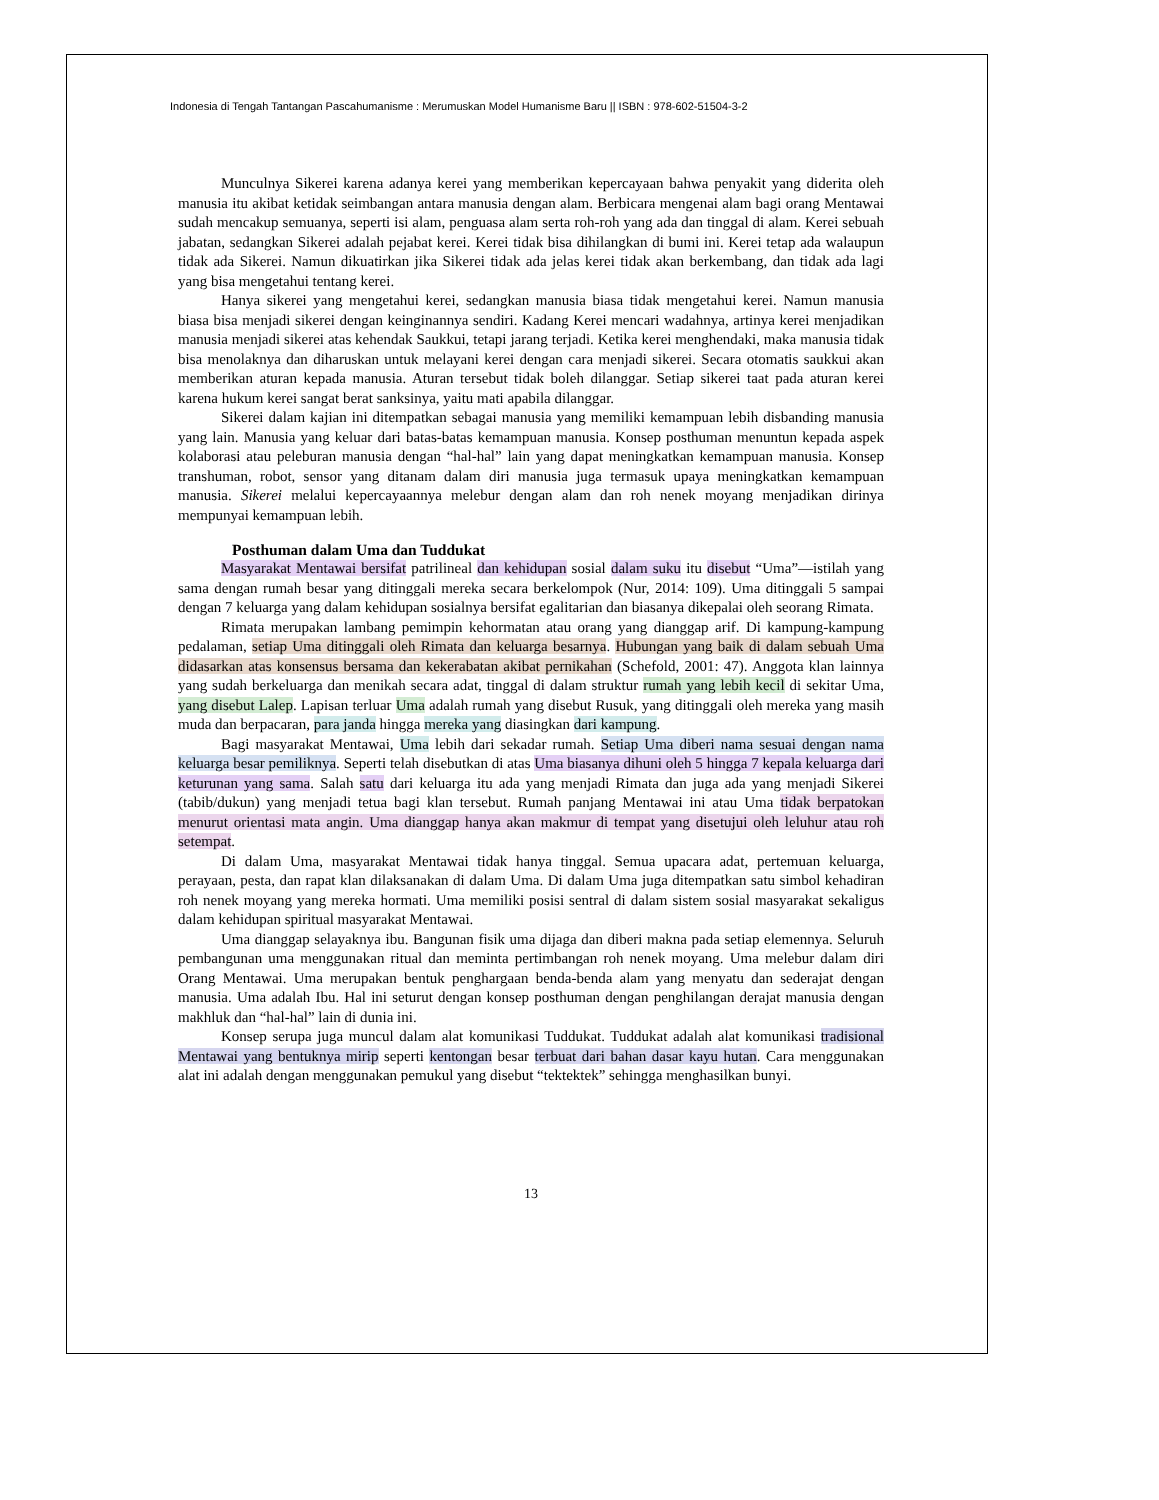Indonesia di Tengah Tantangan Pascahumanisme : Merumuskan Model Humanisme Baru || ISBN : 978-602-51504-3-2
Munculnya Sikerei karena adanya kerei yang memberikan kepercayaan bahwa penyakit yang diderita oleh manusia itu akibat ketidak seimbangan antara manusia dengan alam. Berbicara mengenai alam bagi orang Mentawai sudah mencakup semuanya, seperti isi alam, penguasa alam serta roh-roh yang ada dan tinggal di alam. Kerei sebuah jabatan, sedangkan Sikerei adalah pejabat kerei. Kerei tidak bisa dihilangkan di bumi ini. Kerei tetap ada walaupun tidak ada Sikerei. Namun dikuatirkan jika Sikerei tidak ada jelas kerei tidak akan berkembang, dan tidak ada lagi yang bisa mengetahui tentang kerei.
Hanya sikerei yang mengetahui kerei, sedangkan manusia biasa tidak mengetahui kerei. Namun manusia biasa bisa menjadi sikerei dengan keinginannya sendiri. Kadang Kerei mencari wadahnya, artinya kerei menjadikan manusia menjadi sikerei atas kehendak Saukkui, tetapi jarang terjadi. Ketika kerei menghendaki, maka manusia tidak bisa menolaknya dan diharuskan untuk melayani kerei dengan cara menjadi sikerei. Secara otomatis saukkui akan memberikan aturan kepada manusia. Aturan tersebut tidak boleh dilanggar. Setiap sikerei taat pada aturan kerei karena hukum kerei sangat berat sanksinya, yaitu mati apabila dilanggar.
Sikerei dalam kajian ini ditempatkan sebagai manusia yang memiliki kemampuan lebih disbanding manusia yang lain. Manusia yang keluar dari batas-batas kemampuan manusia. Konsep posthuman menuntun kepada aspek kolaborasi atau peleburan manusia dengan “hal-hal” lain yang dapat meningkatkan kemampuan manusia. Konsep transhuman, robot, sensor yang ditanam dalam diri manusia juga termasuk upaya meningkatkan kemampuan manusia. Sikerei melalui kepercayaannya melebur dengan alam dan roh nenek moyang menjadikan dirinya mempunyai kemampuan lebih.
Posthuman dalam Uma dan Tuddukat
Masyarakat Mentawai bersifat patrilineal dan kehidupan sosial dalam suku itu disebut “Uma”—istilah yang sama dengan rumah besar yang ditinggali mereka secara berkelompok (Nur, 2014: 109). Uma ditinggali 5 sampai dengan 7 keluarga yang dalam kehidupan sosialnya bersifat egalitarian dan biasanya dikepalai oleh seorang Rimata.
Rimata merupakan lambang pemimpin kehormatan atau orang yang dianggap arif. Di kampung-kampung pedalaman, setiap Uma ditinggali oleh Rimata dan keluarga besarnya. Hubungan yang baik di dalam sebuah Uma didasarkan atas konsensus bersama dan kekerabatan akibat pernikahan (Schefold, 2001: 47). Anggota klan lainnya yang sudah berkeluarga dan menikah secara adat, tinggal di dalam struktur rumah yang lebih kecil di sekitar Uma, yang disebut Lalep. Lapisan terluar Uma adalah rumah yang disebut Rusuk, yang ditinggali oleh mereka yang masih muda dan berpacaran, para janda hingga mereka yang diasingkan dari kampung.
Bagi masyarakat Mentawai, Uma lebih dari sekadar rumah. Setiap Uma diberi nama sesuai dengan nama keluarga besar pemiliknya. Seperti telah disebutkan di atas Uma biasanya dihuni oleh 5 hingga 7 kepala keluarga dari keturunan yang sama. Salah satu dari keluarga itu ada yang menjadi Rimata dan juga ada yang menjadi Sikerei (tabib/dukun) yang menjadi tetua bagi klan tersebut. Rumah panjang Mentawai ini atau Uma tidak berpatokan menurut orientasi mata angin. Uma dianggap hanya akan makmur di tempat yang disetujui oleh leluhur atau roh setempat.
Di dalam Uma, masyarakat Mentawai tidak hanya tinggal. Semua upacara adat, pertemuan keluarga, perayaan, pesta, dan rapat klan dilaksanakan di dalam Uma. Di dalam Uma juga ditempatkan satu simbol kehadiran roh nenek moyang yang mereka hormati. Uma memiliki posisi sentral di dalam sistem sosial masyarakat sekaligus dalam kehidupan spiritual masyarakat Mentawai.
Uma dianggap selayaknya ibu. Bangunan fisik uma dijaga dan diberi makna pada setiap elemennya. Seluruh pembangunan uma menggunakan ritual dan meminta pertimbangan roh nenek moyang. Uma melebur dalam diri Orang Mentawai. Uma merupakan bentuk penghargaan benda-benda alam yang menyatu dan sederajat dengan manusia. Uma adalah Ibu. Hal ini seturut dengan konsep posthuman dengan penghilangan derajat manusia dengan makhluk dan “hal-hal” lain di dunia ini.
Konsep serupa juga muncul dalam alat komunikasi Tuddukat. Tuddukat adalah alat komunikasi tradisional Mentawai yang bentuknya mirip seperti kentongan besar terbuat dari bahan dasar kayu hutan. Cara menggunakan alat ini adalah dengan menggunakan pemukul yang disebut “tektektek” sehingga menghasilkan bunyi.
13